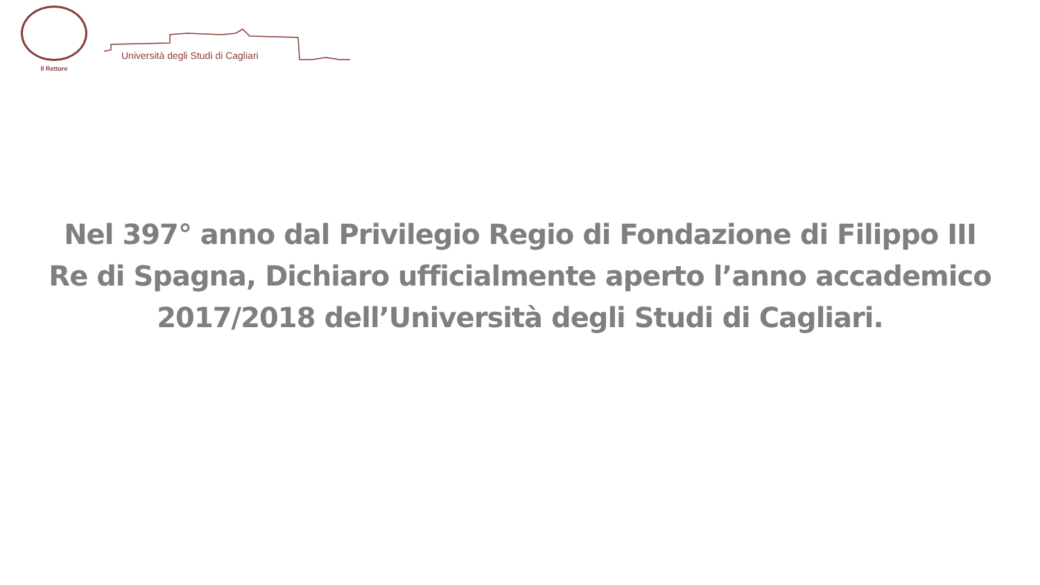Il Rettore
Università degli Studi di Cagliari
Nel 397° anno dal Privilegio Regio di Fondazione di Filippo III Re di Spagna, Dichiaro ufficialmente aperto l’anno accademico 2017/2018 dell’Università degli Studi di Cagliari.